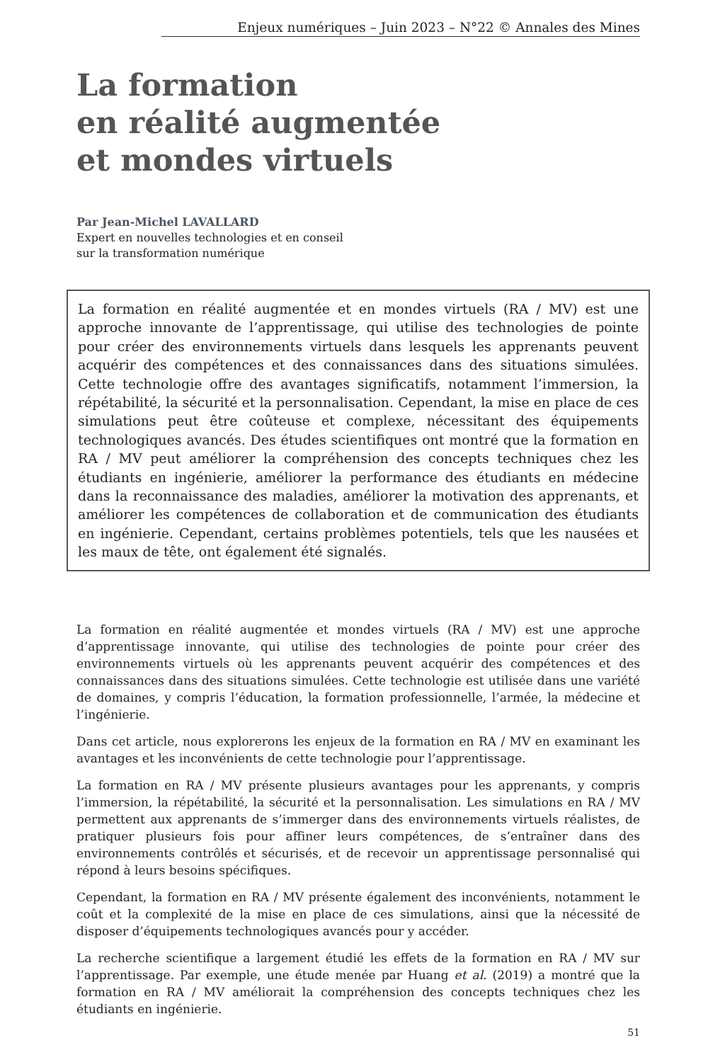Enjeux numériques – Juin 2023 – N°22 © Annales des Mines
La formation
en réalité augmentée
et mondes virtuels
Par Jean-Michel LAVALLARD
Expert en nouvelles technologies et en conseil
sur la transformation numérique
La formation en réalité augmentée et en mondes virtuels (RA / MV) est une approche innovante de l’apprentissage, qui utilise des technologies de pointe pour créer des environnements virtuels dans lesquels les apprenants peuvent acquérir des compétences et des connaissances dans des situations simulées. Cette technologie offre des avantages significatifs, notamment l’immersion, la répétabilité, la sécurité et la personnalisation. Cependant, la mise en place de ces simulations peut être coûteuse et complexe, nécessitant des équipements technologiques avancés. Des études scientifiques ont montré que la formation en RA / MV peut améliorer la compréhension des concepts techniques chez les étudiants en ingénierie, améliorer la performance des étudiants en médecine dans la reconnaissance des maladies, améliorer la motivation des apprenants, et améliorer les compétences de collaboration et de communication des étudiants en ingénierie. Cependant, certains problèmes potentiels, tels que les nausées et les maux de tête, ont également été signalés.
La formation en réalité augmentée et mondes virtuels (RA / MV) est une approche d’apprentissage innovante, qui utilise des technologies de pointe pour créer des environnements virtuels où les apprenants peuvent acquérir des compétences et des connaissances dans des situations simulées. Cette technologie est utilisée dans une variété de domaines, y compris l’éducation, la formation professionnelle, l’armée, la médecine et l’ingénierie.
Dans cet article, nous explorerons les enjeux de la formation en RA / MV en examinant les avantages et les inconvénients de cette technologie pour l’apprentissage.
La formation en RA / MV présente plusieurs avantages pour les apprenants, y compris l’immersion, la répétabilité, la sécurité et la personnalisation. Les simulations en RA / MV permettent aux apprenants de s’immerger dans des environnements virtuels réalistes, de pratiquer plusieurs fois pour affiner leurs compétences, de s’entraîner dans des environnements contrôlés et sécurisés, et de recevoir un apprentissage personnalisé qui répond à leurs besoins spécifiques.
Cependant, la formation en RA / MV présente également des inconvénients, notamment le coût et la complexité de la mise en place de ces simulations, ainsi que la nécessité de disposer d’équipements technologiques avancés pour y accéder.
La recherche scientifique a largement étudié les effets de la formation en RA / MV sur l’apprentissage. Par exemple, une étude menée par Huang et al. (2019) a montré que la formation en RA / MV améliorait la compréhension des concepts techniques chez les étudiants en ingénierie.
51